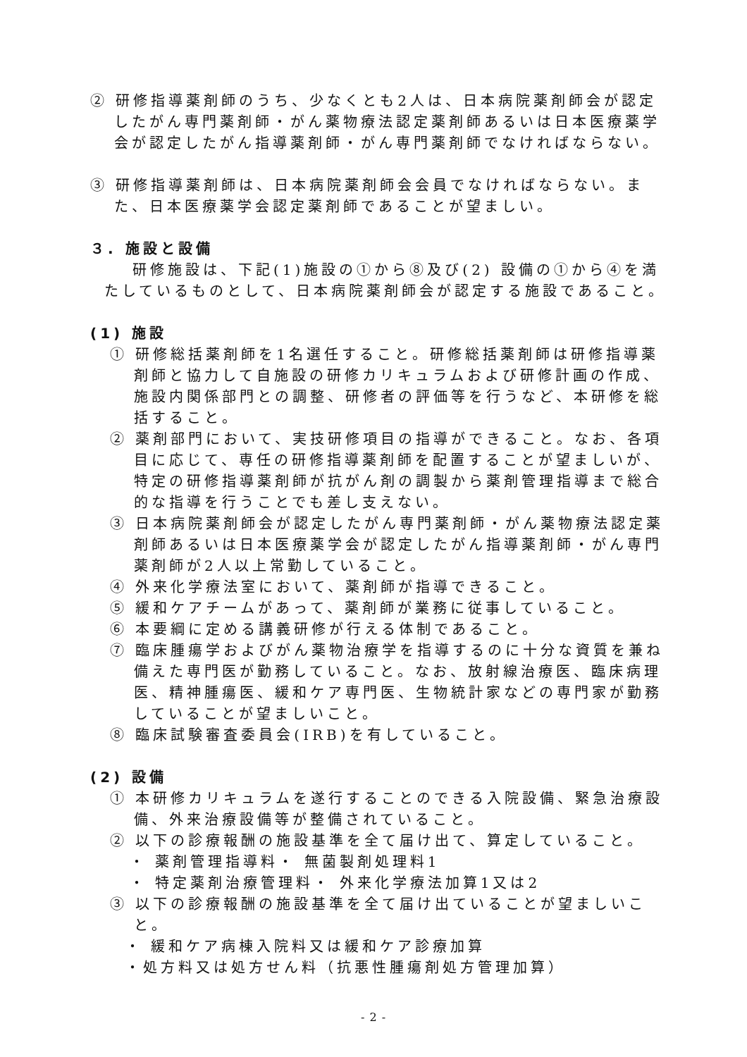② 研修指導薬剤師のうち、少なくとも2人は、日本病院薬剤師会が認定したがん専門薬剤師・がん薬物療法認定薬剤師あるいは日本医療薬学会が認定したがん指導薬剤師・がん専門薬剤師でなければならない。
③ 研修指導薬剤師は、日本病院薬剤師会会員でなければならない。また、日本医療薬学会認定薬剤師であることが望ましい。
３. 施設と設備
研修施設は、下記(1)施設の①から⑧及び(2) 設備の①から④を満たしているものとして、日本病院薬剤師会が認定する施設であること。
(1) 施設
① 研修総括薬剤師を1名選任すること。研修総括薬剤師は研修指導薬剤師と協力して自施設の研修カリキュラムおよび研修計画の作成、施設内関係部門との調整、研修者の評価等を行うなど、本研修を総括すること。
② 薬剤部門において、実技研修項目の指導ができること。なお、各項目に応じて、専任の研修指導薬剤師を配置することが望ましいが、特定の研修指導薬剤師が抗がん剤の調製から薬剤管理指導まで総合的な指導を行うことでも差し支えない。
③ 日本病院薬剤師会が認定したがん専門薬剤師・がん薬物療法認定薬剤師あるいは日本医療薬学会が認定したがん指導薬剤師・がん専門薬剤師が2人以上常勤していること。
④ 外来化学療法室において、薬剤師が指導できること。
⑤ 緩和ケアチームがあって、薬剤師が業務に従事していること。
⑥ 本要綱に定める講義研修が行える体制であること。
⑦ 臨床腫瘍学およびがん薬物治療学を指導するのに十分な資質を兼ね備えた専門医が勤務していること。なお、放射線治療医、臨床病理医、精神腫瘍医、緩和ケア専門医、生物統計家などの専門家が勤務していることが望ましいこと。
⑧ 臨床試験審査委員会(IRB)を有していること。
(2) 設備
① 本研修カリキュラムを遂行することのできる入院設備、緊急治療設備、外来治療設備等が整備されていること。
② 以下の診療報酬の施設基準を全て届け出て、算定していること。
・ 薬剤管理指導料・ 無菌製剤処理料1
・ 特定薬剤治療管理料・ 外来化学療法加算1又は2
③ 以下の診療報酬の施設基準を全て届け出ていることが望ましいこと。
・ 緩和ケア病棟入院料又は緩和ケア診療加算
・処方料又は処方せん料（抗悪性腫瘍剤処方管理加算）
- 2 -